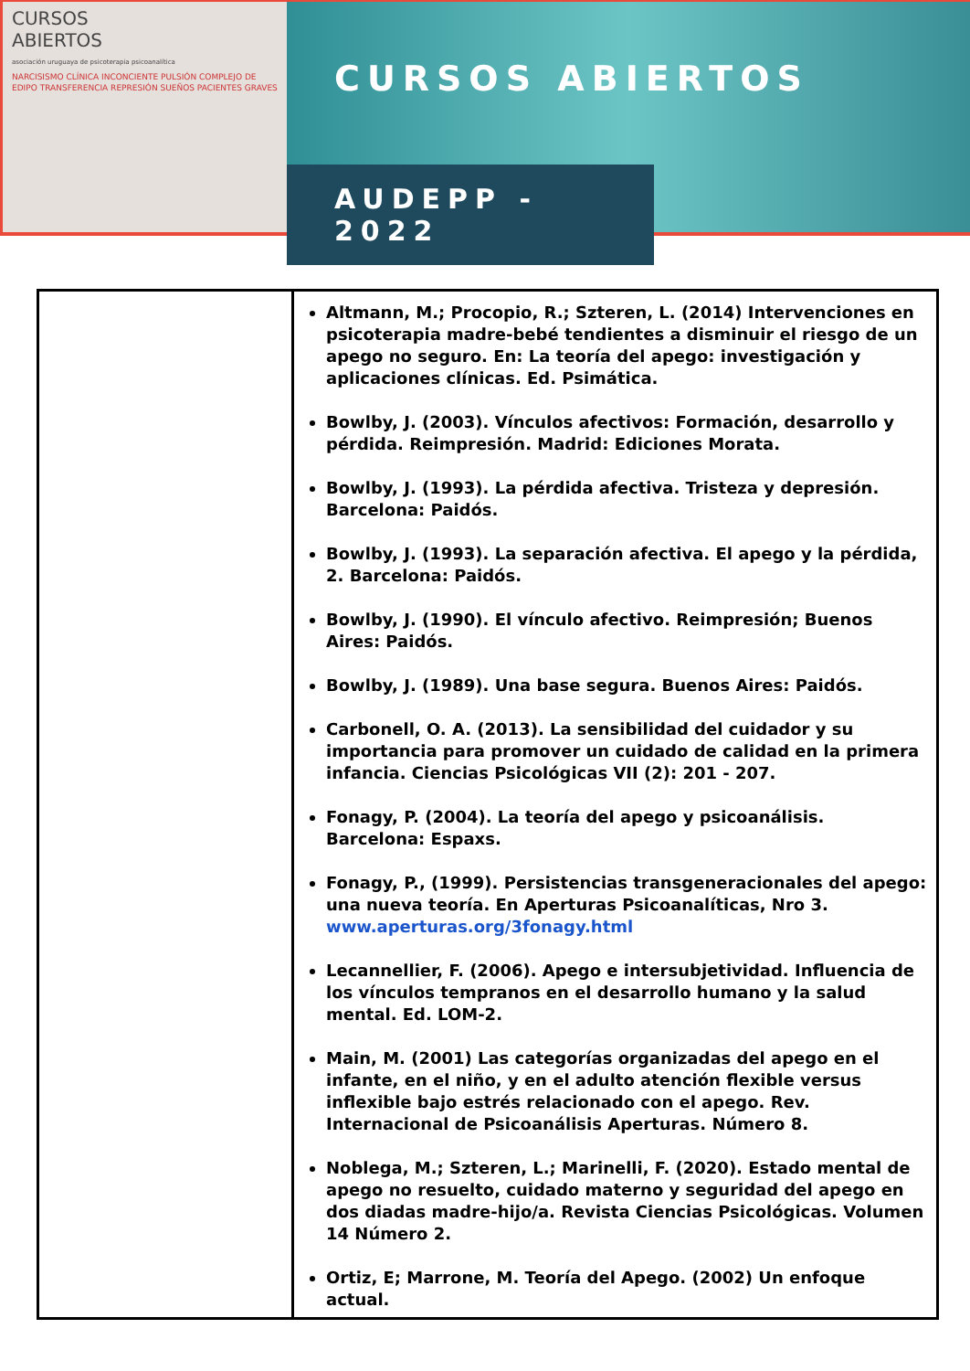CURSOS
ABIERTOS
asociación uruguaya de psicoterapia psicoanalítica
NARCISISMO CLÍNICA INCONCIENTE PULSIÓN COMPLEJO DE EDIPO TRANSFERENCIA REPRESIÓN SUEÑOS PACIENTES GRAVES
CURSOS ABIERTOS
AUDEPP - 2022
| | Altmann, M.; Procopio, R.; Szteren, L. (2014) Intervenciones en psicoterapia madre-bebé tendientes a disminuir el riesgo de un apego no seguro. En: La teoría del apego: investigación y aplicaciones clínicas. Ed. Psimática. Bowlby, J. (2003). Vínculos afectivos: Formación, desarrollo y pérdida. Reimpresión. Madrid: Ediciones Morata. Bowlby, J. (1993). La pérdida afectiva. Tristeza y depresión. Barcelona: Paidós. Bowlby, J. (1993). La separación afectiva. El apego y la pérdida, 2. Barcelona: Paidós. Bowlby, J. (1990). El vínculo afectivo. Reimpresión; Buenos Aires: Paidós. Bowlby, J. (1989). Una base segura. Buenos Aires: Paidós. Carbonell, O. A. (2013). La sensibilidad del cuidador y su importancia para promover un cuidado de calidad en la primera infancia. Ciencias Psicológicas VII (2): 201 - 207. Fonagy, P. (2004). La teoría del apego y psicoanálisis. Barcelona: Espaxs. Fonagy, P., (1999). Persistencias transgeneracionales del apego: una nueva teoría. En Aperturas Psicoanalíticas, Nro 3. www.aperturas.org/3fonagy.html Lecannellier, F. (2006). Apego e intersubjetividad. Influencia de los vínculos tempranos en el desarrollo humano y la salud mental. Ed. LOM-2. Main, M. (2001) Las categorías organizadas del apego en el infante, en el niño, y en el adulto atención flexible versus inflexible bajo estrés relacionado con el apego. Rev. Internacional de Psicoanálisis Aperturas. Número 8. Noblega, M.; Szteren, L.; Marinelli, F. (2020). Estado mental de apego no resuelto, cuidado materno y seguridad del apego en dos diadas madre-hijo/a. Revista Ciencias Psicológicas. Volumen 14 Número 2. Ortiz, E; Marrone, M. Teoría del Apego. (2002) Un enfoque actual. |